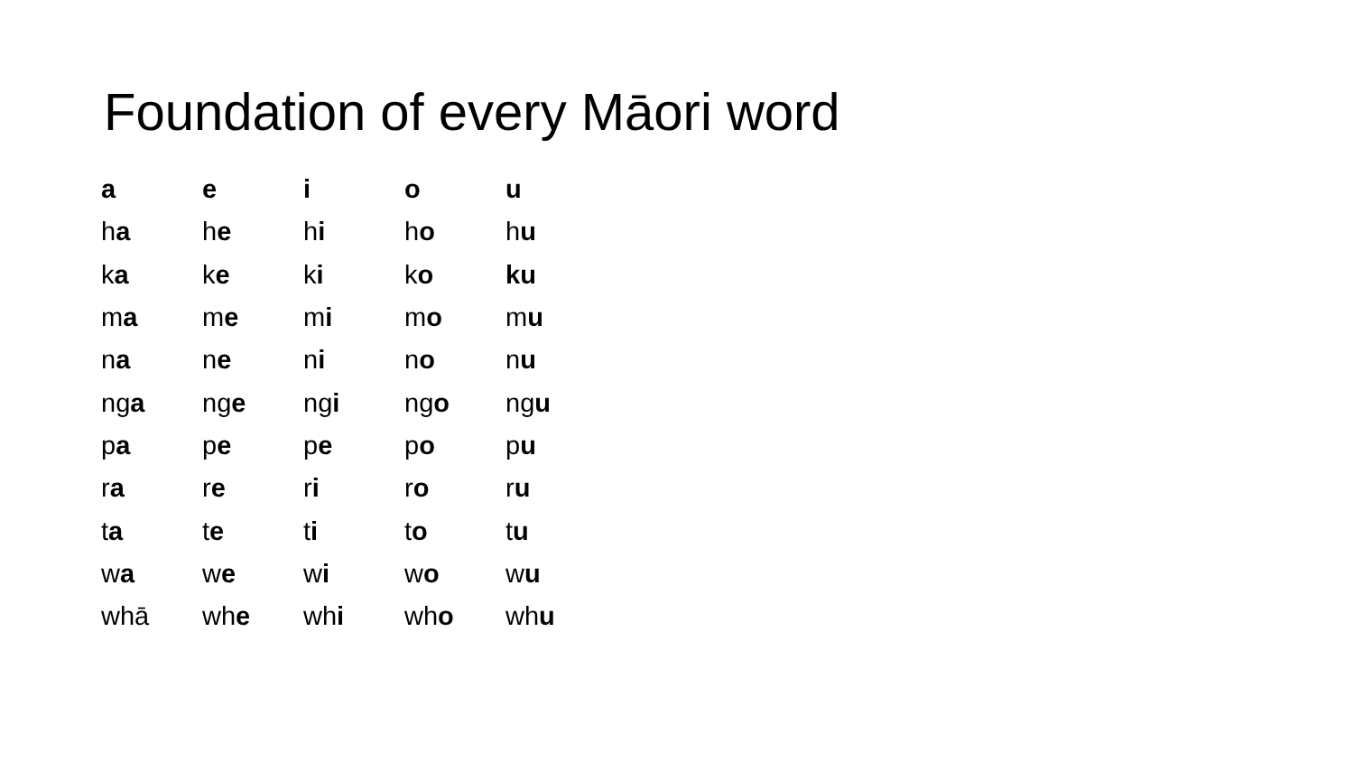Foundation of every Māori word
| a | e | i | o | u |
| h a | h e | h i | h o | h u |
| k a | k e | k i | k o | ku |
| m a | m e | m i | m o | m u |
| n a | n e | n i | n o | n u |
| ng a | ng e | ng i | ng o | ng u |
| p a | p e | p e | p o | p u |
| r a | r e | r i | r o | r u |
| t a | t e | t i | t o | t u |
| w a | w e | w i | w o | w u |
| whā | wh e | wh i | wh o | wh u |